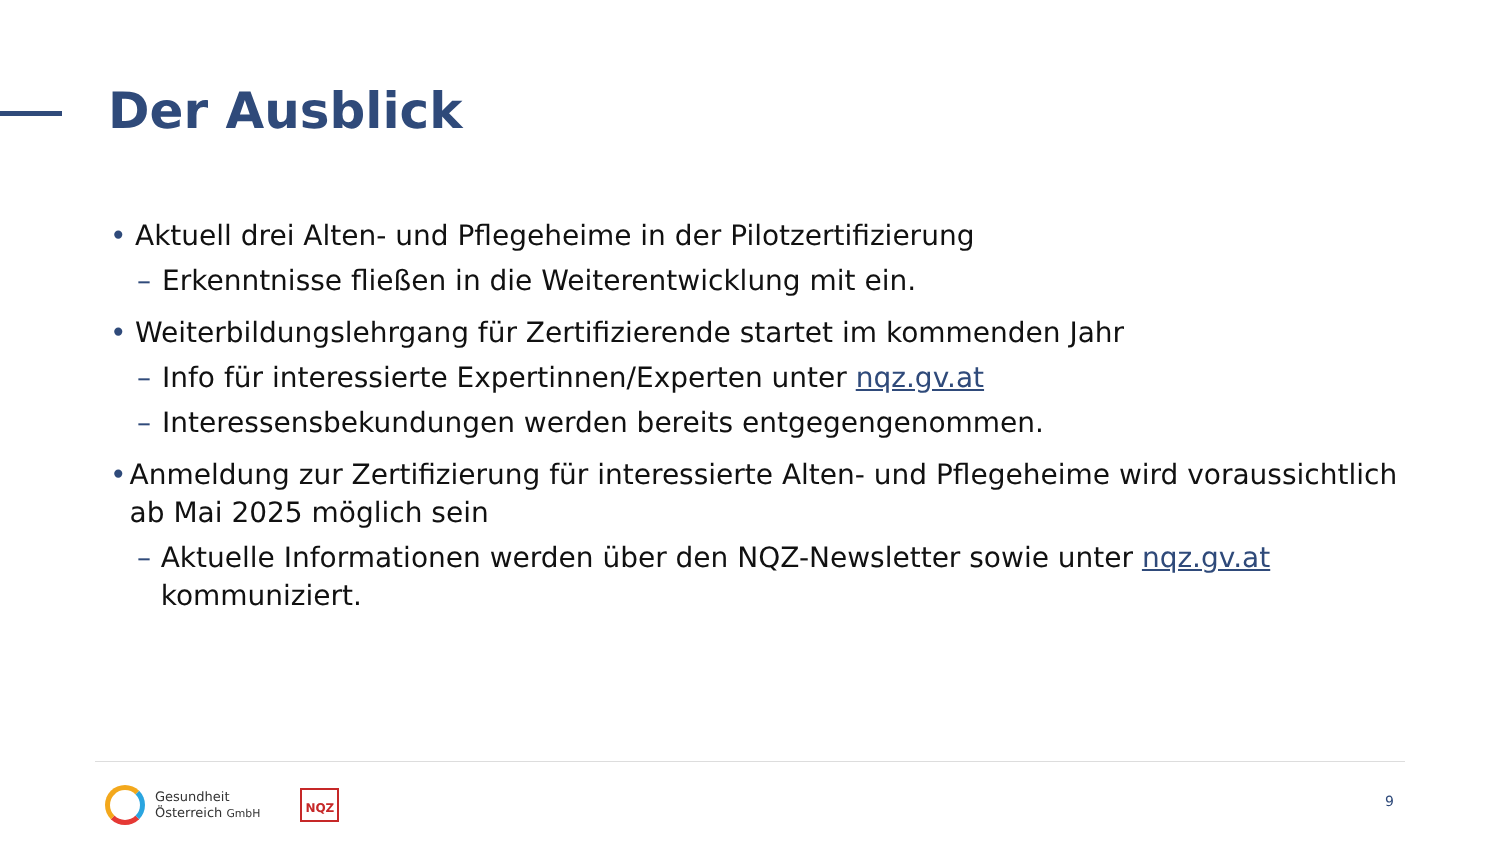Der Ausblick
• Aktuell drei Alten- und Pflegeheime in der Pilotzertifizierung
– Erkenntnisse fließen in die Weiterentwicklung mit ein.
• Weiterbildungslehrgang für Zertifizierende startet im kommenden Jahr
– Info für interessierte Expertinnen/Experten unter nqz.gv.at
– Interessensbekundungen werden bereits entgegengenommen.
• Anmeldung zur Zertifizierung für interessierte Alten- und Pflegeheime wird voraussichtlich ab Mai 2025 möglich sein
– Aktuelle Informationen werden über den NQZ-Newsletter sowie unter nqz.gv.at kommuniziert.
Gesundheit
Österreich GmbH
NQZ
9